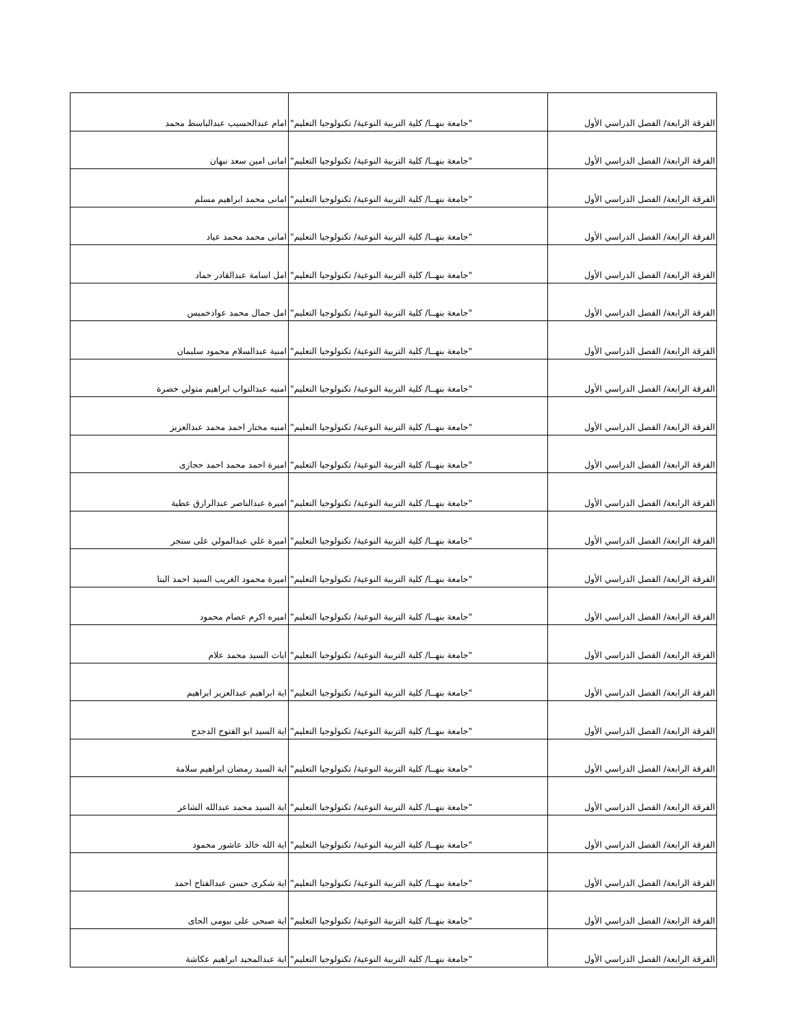| الفرقة الرابعة/ الفصل الدراسي الأول | "جامعة بنهــا/ كلية التربية النوعية/ تكنولوجيا التعليم" | امام عبدالحسيب عبدالباسط محمد |
| الفرقة الرابعة/ الفصل الدراسي الأول | "جامعة بنهــا/ كلية التربية النوعية/ تكنولوجيا التعليم" | امانى امين سعد نبهان |
| الفرقة الرابعة/ الفصل الدراسي الأول | "جامعة بنهــا/ كلية التربية النوعية/ تكنولوجيا التعليم" | امانى محمد ابراهيم مسلم |
| الفرقة الرابعة/ الفصل الدراسي الأول | "جامعة بنهــا/ كلية التربية النوعية/ تكنولوجيا التعليم" | امانى محمد محمد عياد |
| الفرقة الرابعة/ الفصل الدراسي الأول | "جامعة بنهــا/ كلية التربية النوعية/ تكنولوجيا التعليم" | امل اسامة عبدالقادر حماد |
| الفرقة الرابعة/ الفصل الدراسي الأول | "جامعة بنهــا/ كلية التربية النوعية/ تكنولوجيا التعليم" | امل جمال محمد عوادخميس |
| الفرقة الرابعة/ الفصل الدراسي الأول | "جامعة بنهــا/ كلية التربية النوعية/ تكنولوجيا التعليم" | امنية عبدالسلام محمود سليمان |
| الفرقة الرابعة/ الفصل الدراسي الأول | "جامعة بنهــا/ كلية التربية النوعية/ تكنولوجيا التعليم" | امنيه عبدالتواب ابراهيم متولي خضرة |
| الفرقة الرابعة/ الفصل الدراسي الأول | "جامعة بنهــا/ كلية التربية النوعية/ تكنولوجيا التعليم" | امنيه مختار احمد محمد عبدالعزيز |
| الفرقة الرابعة/ الفصل الدراسي الأول | "جامعة بنهــا/ كلية التربية النوعية/ تكنولوجيا التعليم" | اميرة احمد محمد احمد حجازى |
| الفرقة الرابعة/ الفصل الدراسي الأول | "جامعة بنهــا/ كلية التربية النوعية/ تكنولوجيا التعليم" | اميرة عبدالناصر عبدالرازق عطية |
| الفرقة الرابعة/ الفصل الدراسي الأول | "جامعة بنهــا/ كلية التربية النوعية/ تكنولوجيا التعليم" | اميرة علي عبدالمولي على سنجر |
| الفرقة الرابعة/ الفصل الدراسي الأول | "جامعة بنهــا/ كلية التربية النوعية/ تكنولوجيا التعليم" | اميرة محمود الغريب السيد احمد البنا |
| الفرقة الرابعة/ الفصل الدراسي الأول | "جامعة بنهــا/ كلية التربية النوعية/ تكنولوجيا التعليم" | اميره اكرم عصام محمود |
| الفرقة الرابعة/ الفصل الدراسي الأول | "جامعة بنهــا/ كلية التربية النوعية/ تكنولوجيا التعليم" | ايات السيد محمد علام |
| الفرقة الرابعة/ الفصل الدراسي الأول | "جامعة بنهــا/ كلية التربية النوعية/ تكنولوجيا التعليم" | اية ابراهيم عبدالعزيز ابراهيم |
| الفرقة الرابعة/ الفصل الدراسي الأول | "جامعة بنهــا/ كلية التربية النوعية/ تكنولوجيا التعليم" | اية السيد ابو الفتوح الدجدج |
| الفرقة الرابعة/ الفصل الدراسي الأول | "جامعة بنهــا/ كلية التربية النوعية/ تكنولوجيا التعليم" | اية السيد رمضان ابراهيم سلامة |
| الفرقة الرابعة/ الفصل الدراسي الأول | "جامعة بنهــا/ كلية التربية النوعية/ تكنولوجيا التعليم" | اية السيد محمد عبدالله الشاعر |
| الفرقة الرابعة/ الفصل الدراسي الأول | "جامعة بنهــا/ كلية التربية النوعية/ تكنولوجيا التعليم" | اية الله خالد عاشور محمود |
| الفرقة الرابعة/ الفصل الدراسي الأول | "جامعة بنهــا/ كلية التربية النوعية/ تكنولوجيا التعليم" | اية شكرى حسن عبدالفتاح احمد |
| الفرقة الرابعة/ الفصل الدراسي الأول | "جامعة بنهــا/ كلية التربية النوعية/ تكنولوجيا التعليم" | اية صبحى على بيومى الحاى |
| الفرقة الرابعة/ الفصل الدراسي الأول | "جامعة بنهــا/ كلية التربية النوعية/ تكنولوجيا التعليم" | اية عبدالمجيد ابراهيم عكاشة |